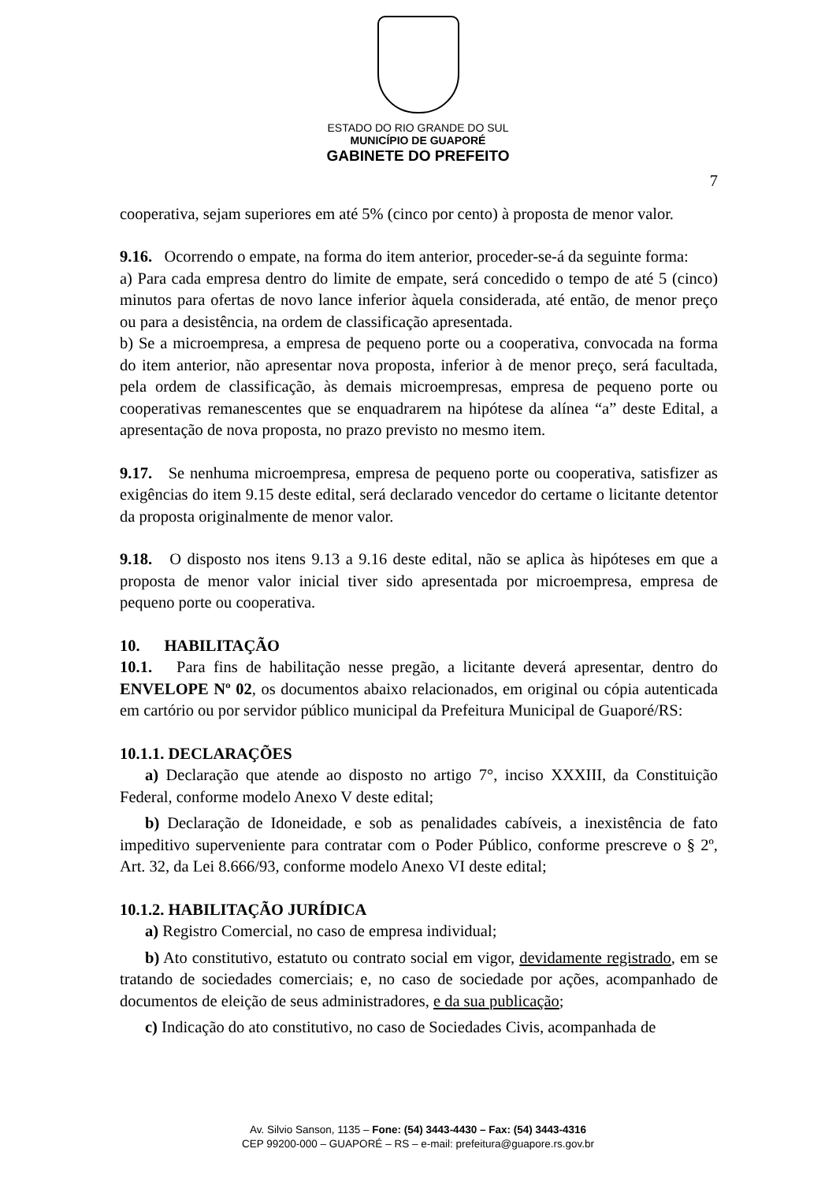ESTADO DO RIO GRANDE DO SUL
MUNICÍPIO DE GUAPORÉ
GABINETE DO PREFEITO
7
cooperativa, sejam superiores em até 5% (cinco por cento) à proposta de menor valor.
9.16. Ocorrendo o empate, na forma do item anterior, proceder-se-á da seguinte forma:
a) Para cada empresa dentro do limite de empate, será concedido o tempo de até 5 (cinco) minutos para ofertas de novo lance inferior àquela considerada, até então, de menor preço ou para a desistência, na ordem de classificação apresentada.
b) Se a microempresa, a empresa de pequeno porte ou a cooperativa, convocada na forma do item anterior, não apresentar nova proposta, inferior à de menor preço, será facultada, pela ordem de classificação, às demais microempresas, empresa de pequeno porte ou cooperativas remanescentes que se enquadrarem na hipótese da alínea “a” deste Edital, a apresentação de nova proposta, no prazo previsto no mesmo item.
9.17. Se nenhuma microempresa, empresa de pequeno porte ou cooperativa, satisfizer as exigências do item 9.15 deste edital, será declarado vencedor do certame o licitante detentor da proposta originalmente de menor valor.
9.18. O disposto nos itens 9.13 a 9.16 deste edital, não se aplica às hipóteses em que a proposta de menor valor inicial tiver sido apresentada por microempresa, empresa de pequeno porte ou cooperativa.
10. HABILITAÇÃO
10.1. Para fins de habilitação nesse pregão, a licitante deverá apresentar, dentro do ENVELOPE Nº 02, os documentos abaixo relacionados, em original ou cópia autenticada em cartório ou por servidor público municipal da Prefeitura Municipal de Guaporé/RS:
10.1.1. DECLARAÇÕES
a) Declaração que atende ao disposto no artigo 7°, inciso XXXIII, da Constituição Federal, conforme modelo Anexo V deste edital;
b) Declaração de Idoneidade, e sob as penalidades cabíveis, a inexistência de fato impeditivo superveniente para contratar com o Poder Público, conforme prescreve o § 2º, Art. 32, da Lei 8.666/93, conforme modelo Anexo VI deste edital;
10.1.2. HABILITAÇÃO JURÍDICA
a) Registro Comercial, no caso de empresa individual;
b) Ato constitutivo, estatuto ou contrato social em vigor, devidamente registrado, em se tratando de sociedades comerciais; e, no caso de sociedade por ações, acompanhado de documentos de eleição de seus administradores, e da sua publicação;
c) Indicação do ato constitutivo, no caso de Sociedades Civis, acompanhada de
Av. Silvio Sanson, 1135 – Fone: (54) 3443-4430 – Fax: (54) 3443-4316
CEP 99200-000 – GUAPORÉ – RS – e-mail: prefeitura@guapore.rs.gov.br